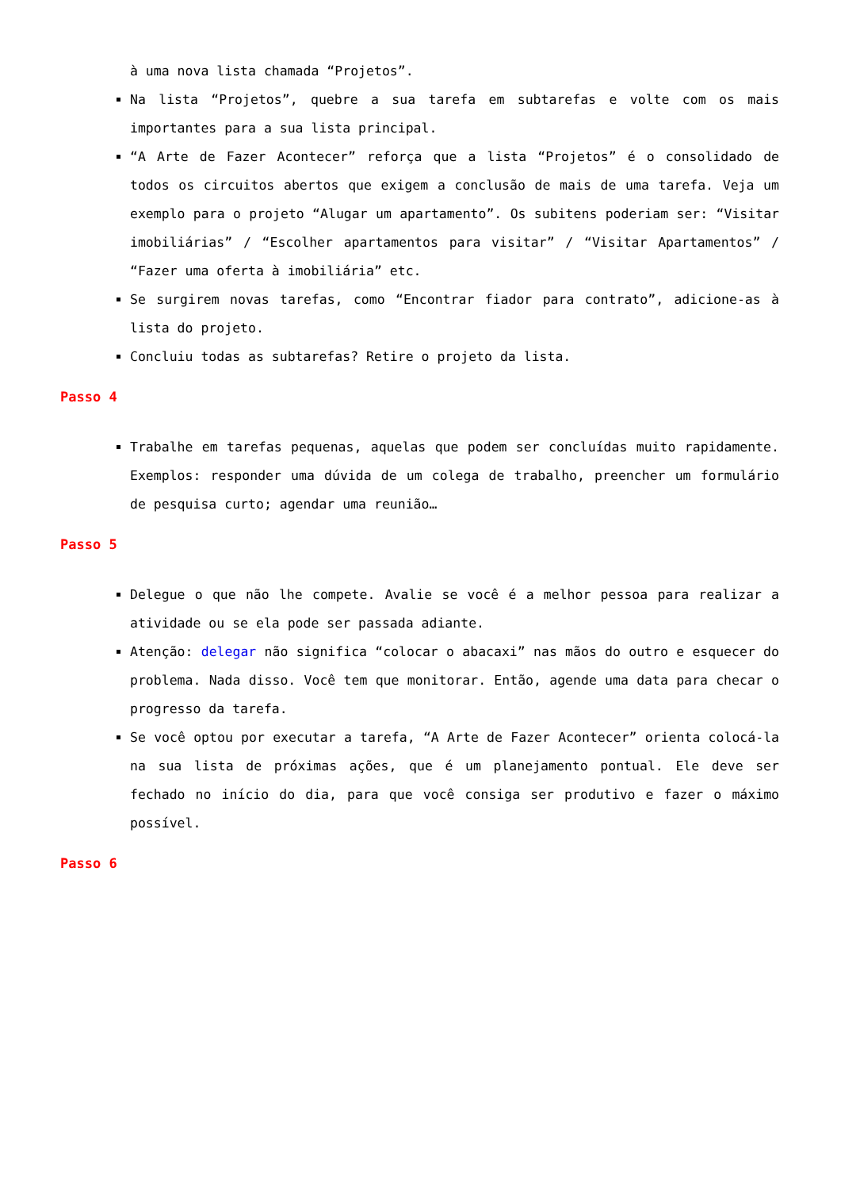à uma nova lista chamada “Projetos”.
Na lista “Projetos”, quebre a sua tarefa em subtarefas e volte com os mais importantes para a sua lista principal.
“A Arte de Fazer Acontecer” reforça que a lista “Projetos” é o consolidado de todos os circuitos abertos que exigem a conclusão de mais de uma tarefa. Veja um exemplo para o projeto “Alugar um apartamento”. Os subitens poderiam ser: “Visitar imobiliárias” / “Escolher apartamentos para visitar” / “Visitar Apartamentos” / “Fazer uma oferta à imobiliária” etc.
Se surgirem novas tarefas, como “Encontrar fiador para contrato”, adicione-as à lista do projeto.
Concluiu todas as subtarefas? Retire o projeto da lista.
Passo 4
Trabalhe em tarefas pequenas, aquelas que podem ser concluídas muito rapidamente. Exemplos: responder uma dúvida de um colega de trabalho, preencher um formulário de pesquisa curto; agendar uma reunião…
Passo 5
Delegue o que não lhe compete. Avalie se você é a melhor pessoa para realizar a atividade ou se ela pode ser passada adiante.
Atenção: delegar não significa “colocar o abacaxi” nas mãos do outro e esquecer do problema. Nada disso. Você tem que monitorar. Então, agende uma data para checar o progresso da tarefa.
Se você optou por executar a tarefa, “A Arte de Fazer Acontecer” orienta colocá-la na sua lista de próximas ações, que é um planejamento pontual. Ele deve ser fechado no início do dia, para que você consiga ser produtivo e fazer o máximo possível.
Passo 6